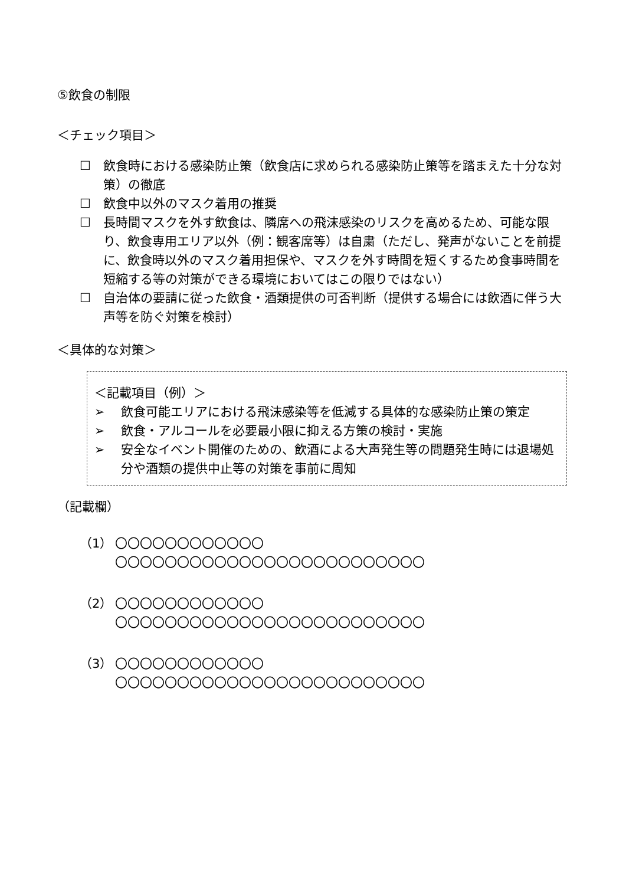⑤飲食の制限
＜チェック項目＞
☐ 飲食時における感染防止策（飲食店に求められる感染防止策等を踏まえた十分な対策）の徹底
☐ 飲食中以外のマスク着用の推奨
☐ 長時間マスクを外す飲食は、隣席への飛沫感染のリスクを高めるため、可能な限り、飲食専用エリア以外（例：観客席等）は自粛（ただし、発声がないことを前提に、飲食時以外のマスク着用担保や、マスクを外す時間を短くするため食事時間を短縮する等の対策ができる環境においてはこの限りではない）
☐ 自治体の要請に従った飲食・酒類提供の可否判断（提供する場合には飲酒に伴う大声等を防ぐ対策を検討）
＜具体的な対策＞
＜記載項目（例）＞
➢ 飲食可能エリアにおける飛沫感染等を低減する具体的な感染防止策の策定
➢ 飲食・アルコールを必要最小限に抑える方策の検討・実施
➢ 安全なイベント開催のための、飲酒による大声発生等の問題発生時には退場処分や酒類の提供中止等の対策を事前に周知
（記載欄）
（1） 〇〇〇〇〇〇〇〇〇〇〇〇
〇〇〇〇〇〇〇〇〇〇〇〇〇〇〇〇〇〇〇〇〇〇〇〇〇
（2） 〇〇〇〇〇〇〇〇〇〇〇〇
〇〇〇〇〇〇〇〇〇〇〇〇〇〇〇〇〇〇〇〇〇〇〇〇〇
（3） 〇〇〇〇〇〇〇〇〇〇〇〇
〇〇〇〇〇〇〇〇〇〇〇〇〇〇〇〇〇〇〇〇〇〇〇〇〇